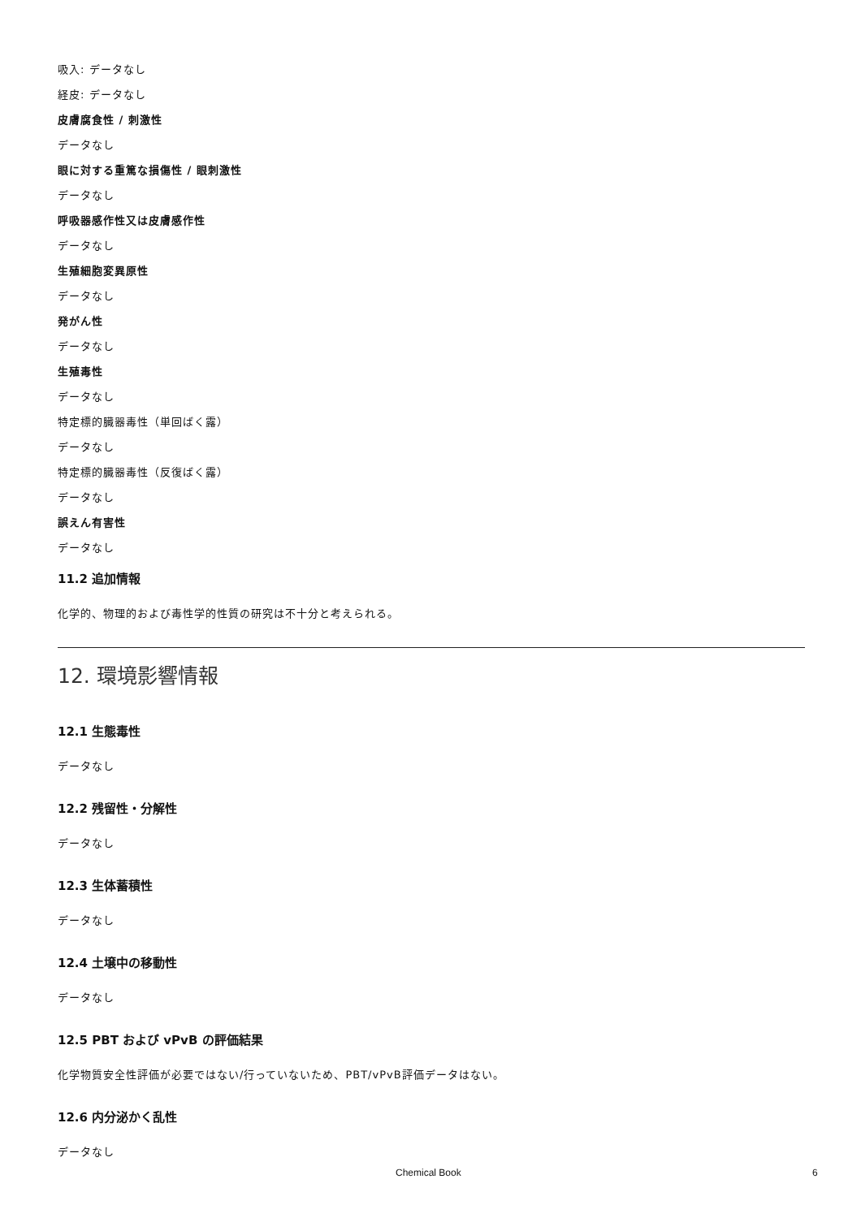吸入: データなし
経皮: データなし
皮膚腐食性 / 刺激性
データなし
眼に対する重篤な損傷性 / 眼刺激性
データなし
呼吸器感作性又は皮膚感作性
データなし
生殖細胞変異原性
データなし
発がん性
データなし
生殖毒性
データなし
特定標的臓器毒性（単回ばく露）
データなし
特定標的臓器毒性（反復ばく露）
データなし
誤えん有害性
データなし
11.2 追加情報
化学的、物理的および毒性学的性質の研究は不十分と考えられる。
12. 環境影響情報
12.1 生態毒性
データなし
12.2 残留性・分解性
データなし
12.3 生体蓄積性
データなし
12.4 土壌中の移動性
データなし
12.5 PBT および vPvB の評価結果
化学物質安全性評価が必要ではない/行っていないため、PBT/vPvB評価データはない。
12.6 内分泌かく乱性
データなし
Chemical Book 6